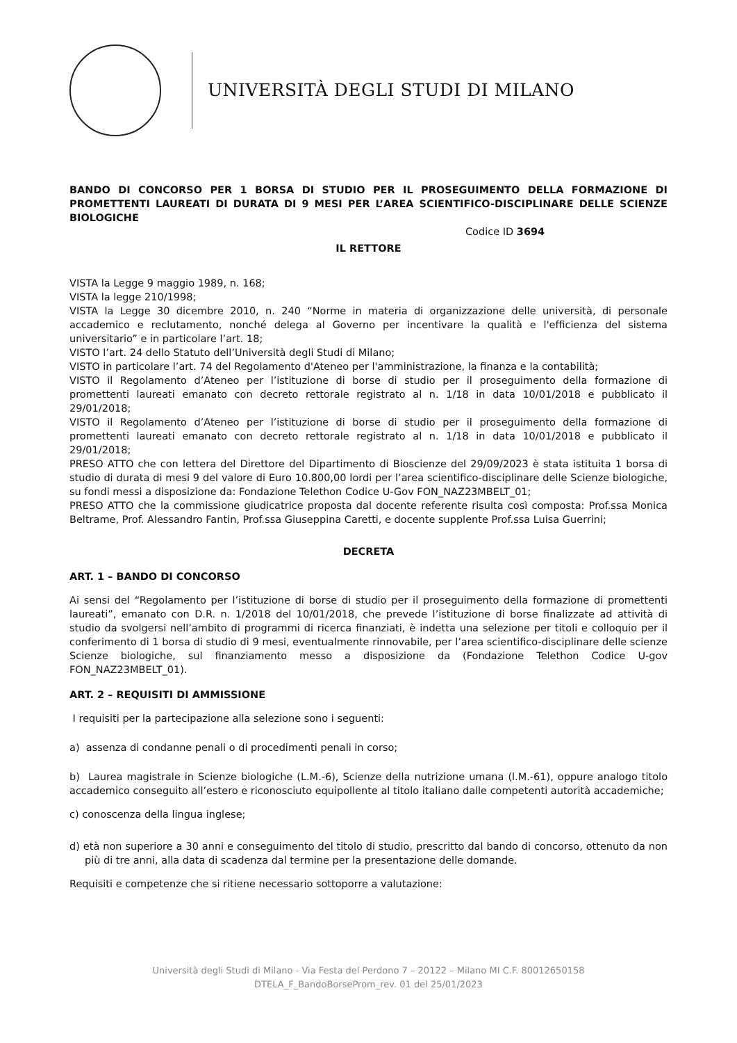UNIVERSITÀ DEGLI STUDI DI MILANO
BANDO DI CONCORSO PER 1 BORSA DI STUDIO PER IL PROSEGUIMENTO DELLA FORMAZIONE DI PROMETTENTI LAUREATI DI DURATA DI 9 MESI PER L’AREA SCIENTIFICO-DISCIPLINARE DELLE SCIENZE BIOLOGICHE
Codice ID 3694
IL RETTORE
VISTA la Legge 9 maggio 1989, n. 168;
VISTA la legge 210/1998;
VISTA la Legge 30 dicembre 2010, n. 240 “Norme in materia di organizzazione delle università, di personale accademico e reclutamento, nonché delega al Governo per incentivare la qualità e l'efficienza del sistema universitario” e in particolare l’art. 18;
VISTO l’art. 24 dello Statuto dell’Università degli Studi di Milano;
VISTO in particolare l’art. 74 del Regolamento d'Ateneo per l'amministrazione, la finanza e la contabilità;
VISTO il Regolamento d’Ateneo per l’istituzione di borse di studio per il proseguimento della formazione di promettenti laureati emanato con decreto rettorale registrato al n. 1/18 in data 10/01/2018 e pubblicato il 29/01/2018;
VISTO il Regolamento d’Ateneo per l’istituzione di borse di studio per il proseguimento della formazione di promettenti laureati emanato con decreto rettorale registrato al n. 1/18 in data 10/01/2018 e pubblicato il 29/01/2018;
PRESO ATTO che con lettera del Direttore del Dipartimento di Bioscienze del 29/09/2023 è stata istituita 1 borsa di studio di durata di mesi 9 del valore di Euro 10.800,00 lordi per l’area scientifico-disciplinare delle Scienze biologiche, su fondi messi a disposizione da: Fondazione Telethon Codice U-Gov FON_NAZ23MBELT_01;
PRESO ATTO che la commissione giudicatrice proposta dal docente referente risulta così composta: Prof.ssa Monica Beltrame, Prof. Alessandro Fantin, Prof.ssa Giuseppina Caretti, e docente supplente Prof.ssa Luisa Guerrini;
DECRETA
ART. 1 – BANDO DI CONCORSO
Ai sensi del “Regolamento per l’istituzione di borse di studio per il proseguimento della formazione di promettenti laureati”, emanato con D.R. n. 1/2018 del 10/01/2018, che prevede l’istituzione di borse finalizzate ad attività di studio da svolgersi nell’ambito di programmi di ricerca finanziati, è indetta una selezione per titoli e colloquio per il conferimento di 1 borsa di studio di 9 mesi, eventualmente rinnovabile, per l’area scientifico-disciplinare delle scienze Scienze biologiche, sul finanziamento messo a disposizione da (Fondazione Telethon Codice U-gov FON_NAZ23MBELT_01).
ART. 2 – REQUISITI DI AMMISSIONE
I requisiti per la partecipazione alla selezione sono i seguenti:
a) assenza di condanne penali o di procedimenti penali in corso;
b) Laurea magistrale in Scienze biologiche (L.M.-6), Scienze della nutrizione umana (l.M.-61), oppure analogo titolo accademico conseguito all’estero e riconosciuto equipollente al titolo italiano dalle competenti autorità accademiche;
c) conoscenza della lingua inglese;
d) età non superiore a 30 anni e conseguimento del titolo di studio, prescritto dal bando di concorso, ottenuto da non più di tre anni, alla data di scadenza dal termine per la presentazione delle domande.
Requisiti e competenze che si ritiene necessario sottoporre a valutazione:
Università degli Studi di Milano - Via Festa del Perdono 7 – 20122 – Milano MI C.F. 80012650158
DTELA_F_BandoBorseProm_rev. 01 del 25/01/2023